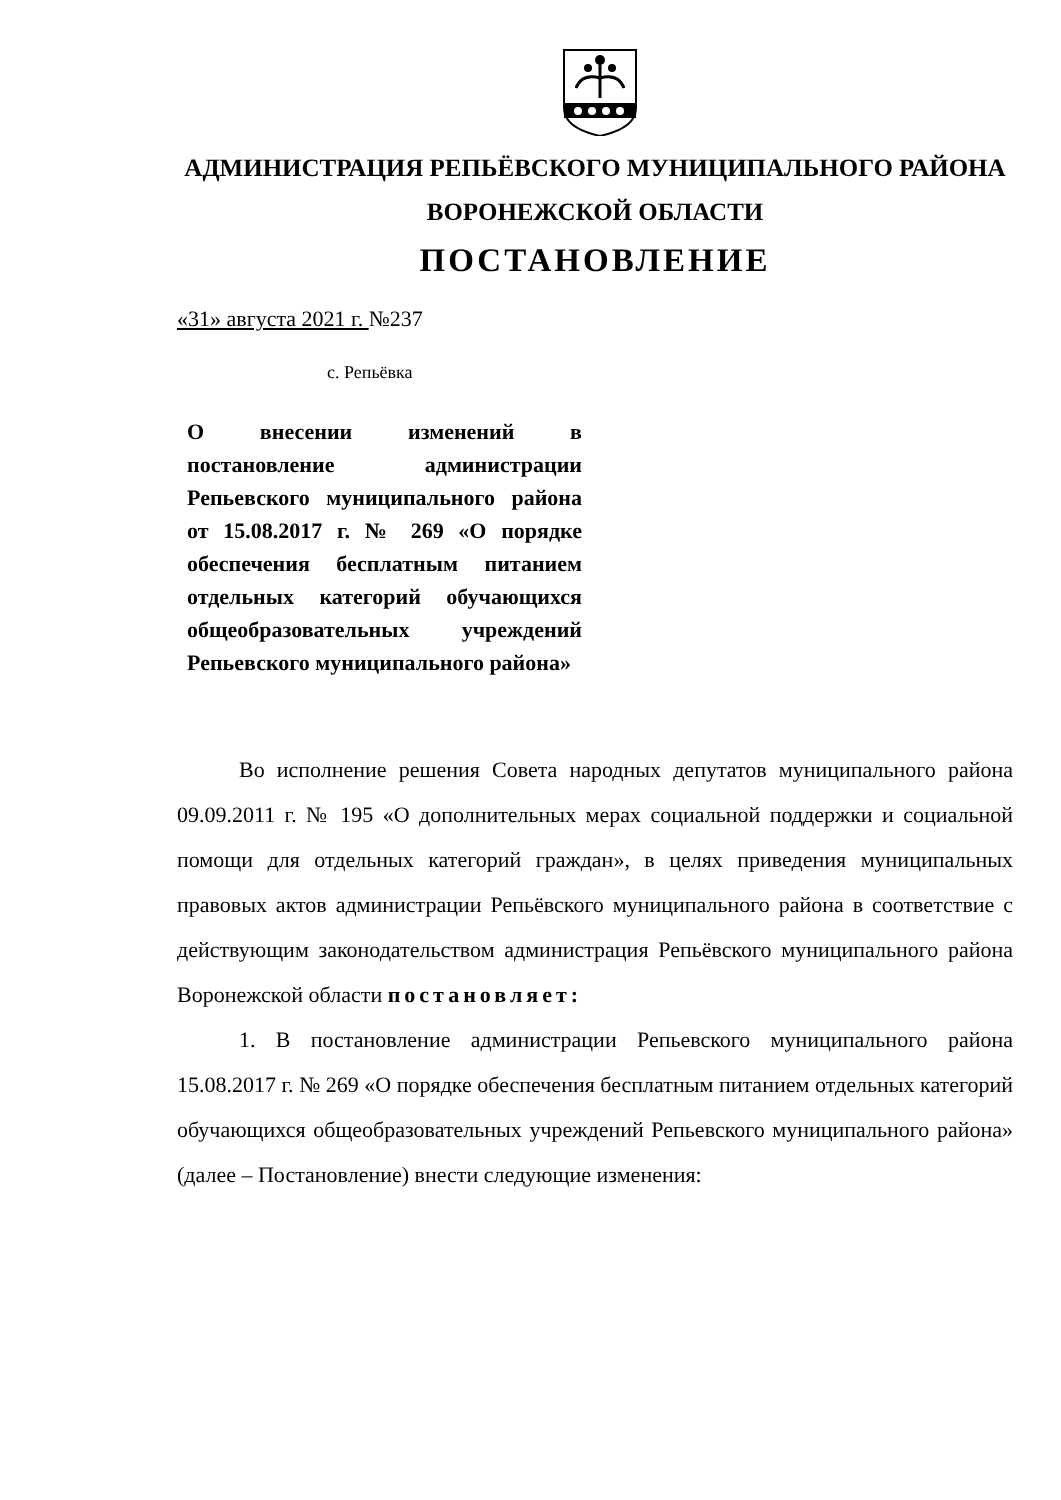АДМИНИСТРАЦИЯ РЕПЬЁВСКОГО МУНИЦИПАЛЬНОГО РАЙОНА
ВОРОНЕЖСКОЙ ОБЛАСТИ
ПОСТАНОВЛЕНИЕ
«31» августа 2021 г. №237
с. Репьёвка
О внесении изменений в постановление администрации Репьевского муниципального района от 15.08.2017 г. № 269 «О порядке обеспечения бесплатным питанием отдельных категорий обучающихся общеобразовательных учреждений Репьевского муниципального района»
Во исполнение решения Совета народных депутатов муниципального района 09.09.2011 г. № 195 «О дополнительных мерах социальной поддержки и социальной помощи для отдельных категорий граждан», в целях приведения муниципальных правовых актов администрации Репьёвского муниципального района в соответствие с действующим законодательством администрация Репьёвского муниципального района Воронежской области постановляет:
1. В постановление администрации Репьевского муниципального района 15.08.2017 г. № 269 «О порядке обеспечения бесплатным питанием отдельных категорий обучающихся общеобразовательных учреждений Репьевского муниципального района» (далее – Постановление) внести следующие изменения: